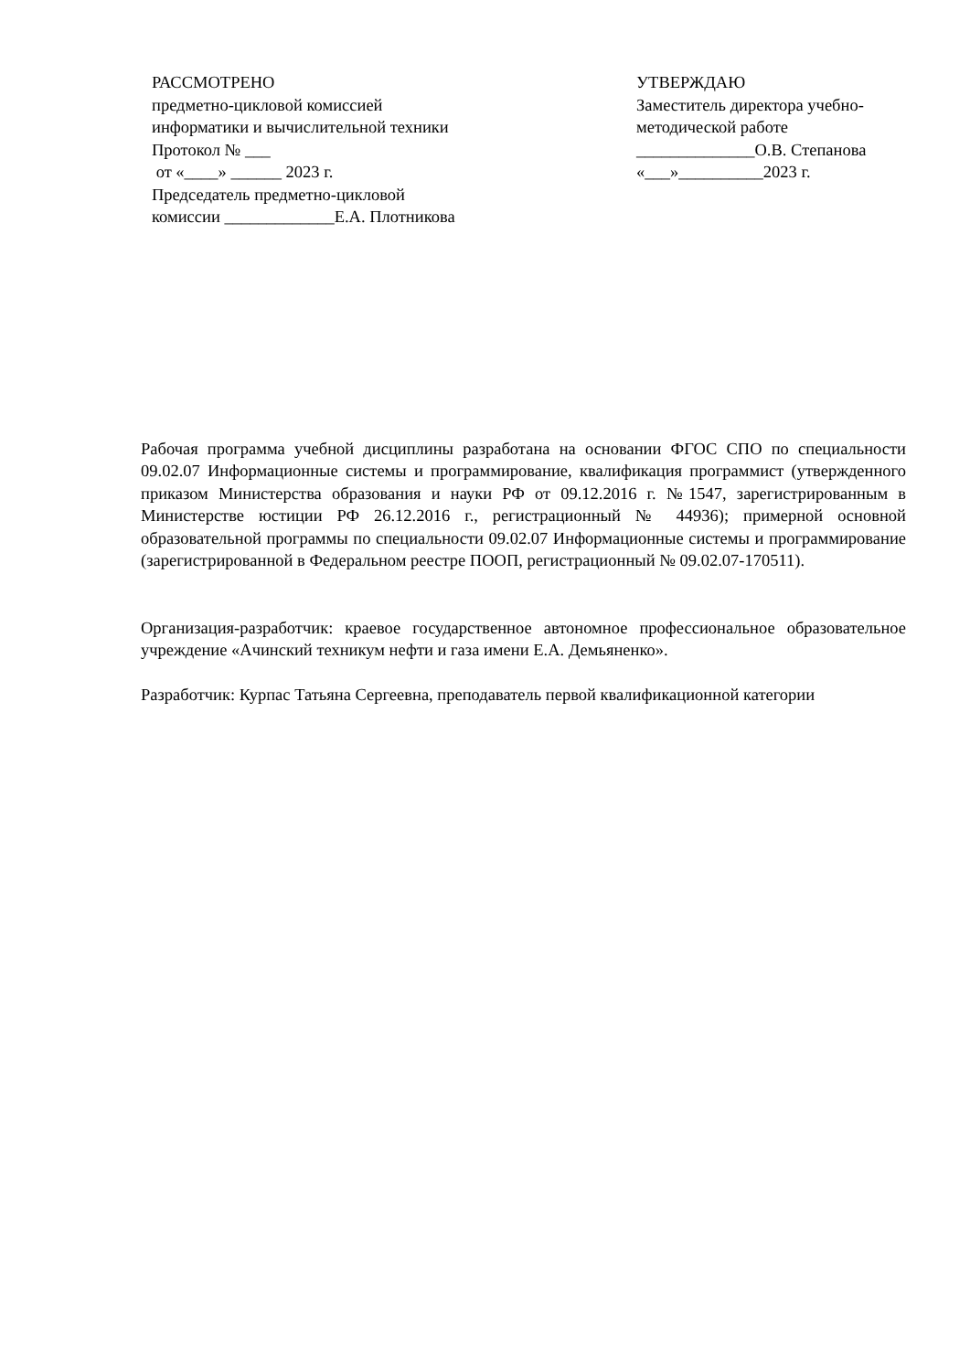РАССМОТРЕНО
предметно-цикловой комиссией
информатики и вычислительной техники
Протокол № ___
от «____» ______ 2023 г.
Председатель предметно-цикловой
комиссии _____________Е.А. Плотникова
УТВЕРЖДАЮ
Заместитель директора учебно-
методической работе
______________О.В. Степанова
«___»__________2023 г.
Рабочая программа учебной дисциплины разработана на основании ФГОС СПО по специальности 09.02.07 Информационные системы и программирование, квалификация программист (утвержденного приказом Министерства образования и науки РФ от 09.12.2016 г. №1547, зарегистрированным в Министерстве юстиции РФ 26.12.2016 г., регистрационный № 44936); примерной основной образовательной программы по специальности 09.02.07 Информационные системы и программирование (зарегистрированной в Федеральном реестре ПООП, регистрационный № 09.02.07-170511).
Организация-разработчик: краевое государственное автономное профессиональное образовательное учреждение «Ачинский техникум нефти и газа имени Е.А. Демьяненко».
Разработчик: Курпас Татьяна Сергеевна, преподаватель первой квалификационной категории